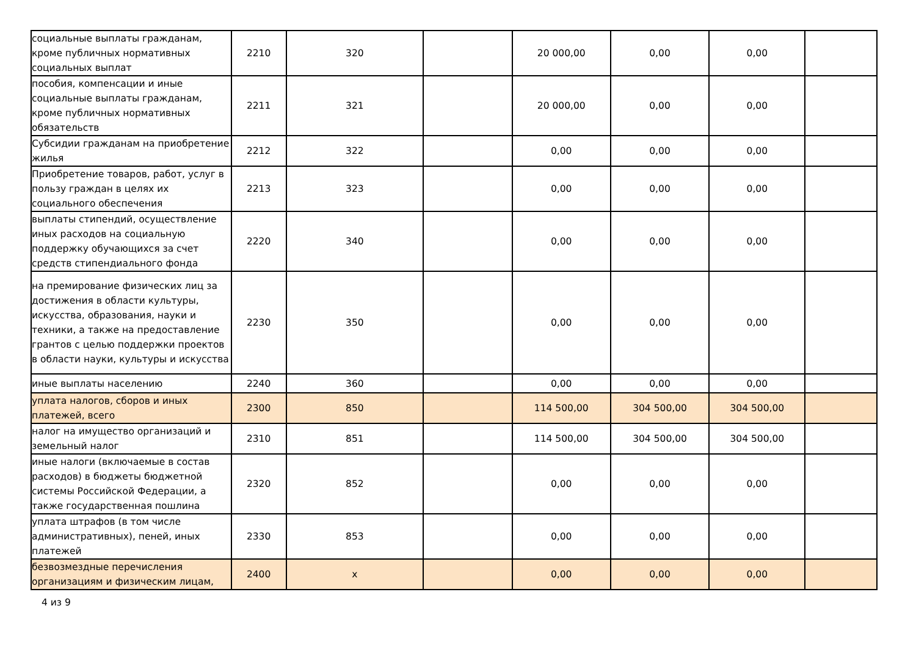| социальные выплаты гражданам, кроме публичных нормативных социальных выплат | 2210 | 320 | | 20 000,00 | 0,00 | 0,00 | |
| пособия, компенсации и иные социальные выплаты гражданам, кроме публичных нормативных обязательств | 2211 | 321 | | 20 000,00 | 0,00 | 0,00 | |
| Субсидии гражданам на приобретение жилья | 2212 | 322 | | 0,00 | 0,00 | 0,00 | |
| Приобретение товаров, работ, услуг в пользу граждан в целях их социального обеспечения | 2213 | 323 | | 0,00 | 0,00 | 0,00 | |
| выплаты стипендий, осуществление иных расходов на социальную поддержку обучающихся за счет средств стипендиального фонда | 2220 | 340 | | 0,00 | 0,00 | 0,00 | |
| на премирование физических лиц за достижения в области культуры, искусства, образования, науки и техники, а также на предоставление грантов с целью поддержки проектов в области науки, культуры и искусства | 2230 | 350 | | 0,00 | 0,00 | 0,00 | |
| иные выплаты населению | 2240 | 360 | | 0,00 | 0,00 | 0,00 | |
| уплата налогов, сборов и иных платежей, всего | 2300 | 850 | | 114 500,00 | 304 500,00 | 304 500,00 | |
| налог на имущество организаций и земельный налог | 2310 | 851 | | 114 500,00 | 304 500,00 | 304 500,00 | |
| иные налоги (включаемые в состав расходов) в бюджеты бюджетной системы Российской Федерации, а также государственная пошлина | 2320 | 852 | | 0,00 | 0,00 | 0,00 | |
| уплата штрафов (в том числе административных), пеней, иных платежей | 2330 | 853 | | 0,00 | 0,00 | 0,00 | |
| безвозмездные перечисления организациям и физическим лицам, | 2400 | x | | 0,00 | 0,00 | 0,00 | |
4 из 9